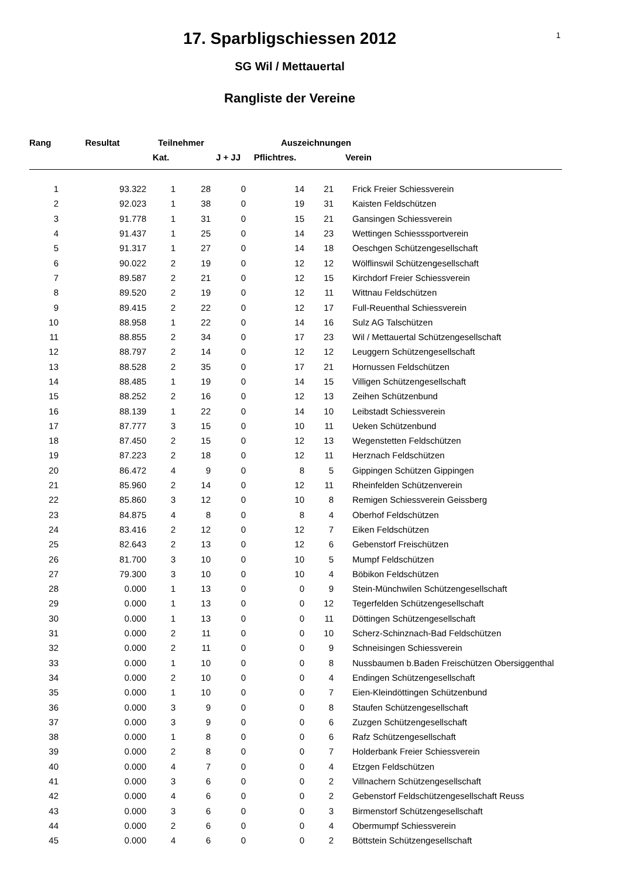1
17. Sparbligschiessen 2012
SG Wil / Mettauertal
Rangliste der Vereine
| Rang | Resultat | Teilnehmer | | | Auszeichnungen | | |
| --- | --- | --- | --- | --- | --- | --- | --- |
| | | Kat. | | J + JJ | Pflichtres. | | Verein |
| 1 | 93.322 | 1 | 28 | 0 | 14 | 21 | Frick Freier Schiessverein |
| 2 | 92.023 | 1 | 38 | 0 | 19 | 31 | Kaisten Feldschützen |
| 3 | 91.778 | 1 | 31 | 0 | 15 | 21 | Gansingen Schiessverein |
| 4 | 91.437 | 1 | 25 | 0 | 14 | 23 | Wettingen Schiesssportverein |
| 5 | 91.317 | 1 | 27 | 0 | 14 | 18 | Oeschgen Schützengesellschaft |
| 6 | 90.022 | 2 | 19 | 0 | 12 | 12 | Wölflinswil Schützengesellschaft |
| 7 | 89.587 | 2 | 21 | 0 | 12 | 15 | Kirchdorf Freier Schiessverein |
| 8 | 89.520 | 2 | 19 | 0 | 12 | 11 | Wittnau Feldschützen |
| 9 | 89.415 | 2 | 22 | 0 | 12 | 17 | Full-Reuenthal Schiessverein |
| 10 | 88.958 | 1 | 22 | 0 | 14 | 16 | Sulz AG Talschützen |
| 11 | 88.855 | 2 | 34 | 0 | 17 | 23 | Wil / Mettauertal Schützengesellschaft |
| 12 | 88.797 | 2 | 14 | 0 | 12 | 12 | Leuggern Schützengesellschaft |
| 13 | 88.528 | 2 | 35 | 0 | 17 | 21 | Hornussen Feldschützen |
| 14 | 88.485 | 1 | 19 | 0 | 14 | 15 | Villigen Schützengesellschaft |
| 15 | 88.252 | 2 | 16 | 0 | 12 | 13 | Zeihen Schützenbund |
| 16 | 88.139 | 1 | 22 | 0 | 14 | 10 | Leibstadt Schiessverein |
| 17 | 87.777 | 3 | 15 | 0 | 10 | 11 | Ueken Schützenbund |
| 18 | 87.450 | 2 | 15 | 0 | 12 | 13 | Wegenstetten Feldschützen |
| 19 | 87.223 | 2 | 18 | 0 | 12 | 11 | Herznach Feldschützen |
| 20 | 86.472 | 4 | 9 | 0 | 8 | 5 | Gippingen Schützen Gippingen |
| 21 | 85.960 | 2 | 14 | 0 | 12 | 11 | Rheinfelden Schützenverein |
| 22 | 85.860 | 3 | 12 | 0 | 10 | 8 | Remigen Schiessverein Geissberg |
| 23 | 84.875 | 4 | 8 | 0 | 8 | 4 | Oberhof Feldschützen |
| 24 | 83.416 | 2 | 12 | 0 | 12 | 7 | Eiken Feldschützen |
| 25 | 82.643 | 2 | 13 | 0 | 12 | 6 | Gebenstorf Freischützen |
| 26 | 81.700 | 3 | 10 | 0 | 10 | 5 | Mumpf Feldschützen |
| 27 | 79.300 | 3 | 10 | 0 | 10 | 4 | Böbikon Feldschützen |
| 28 | 0.000 | 1 | 13 | 0 | 0 | 9 | Stein-Münchwilen Schützengesellschaft |
| 29 | 0.000 | 1 | 13 | 0 | 0 | 12 | Tegerfelden Schützengesellschaft |
| 30 | 0.000 | 1 | 13 | 0 | 0 | 11 | Döttingen Schützengesellschaft |
| 31 | 0.000 | 2 | 11 | 0 | 0 | 10 | Scherz-Schinznach-Bad Feldschützen |
| 32 | 0.000 | 2 | 11 | 0 | 0 | 9 | Schneisingen Schiessverein |
| 33 | 0.000 | 1 | 10 | 0 | 0 | 8 | Nussbaumen b.Baden Freischützen Obersiggenthal |
| 34 | 0.000 | 2 | 10 | 0 | 0 | 4 | Endingen Schützengesellschaft |
| 35 | 0.000 | 1 | 10 | 0 | 0 | 7 | Eien-Kleindöttingen Schützenbund |
| 36 | 0.000 | 3 | 9 | 0 | 0 | 8 | Staufen Schützengesellschaft |
| 37 | 0.000 | 3 | 9 | 0 | 0 | 6 | Zuzgen Schützengesellschaft |
| 38 | 0.000 | 1 | 8 | 0 | 0 | 6 | Rafz Schützengesellschaft |
| 39 | 0.000 | 2 | 8 | 0 | 0 | 7 | Holderbank Freier Schiessverein |
| 40 | 0.000 | 4 | 7 | 0 | 0 | 4 | Etzgen Feldschützen |
| 41 | 0.000 | 3 | 6 | 0 | 0 | 2 | Villnachern Schützengesellschaft |
| 42 | 0.000 | 4 | 6 | 0 | 0 | 2 | Gebenstorf Feldschützengesellschaft Reuss |
| 43 | 0.000 | 3 | 6 | 0 | 0 | 3 | Birmenstorf Schützengesellschaft |
| 44 | 0.000 | 2 | 6 | 0 | 0 | 4 | Obermumpf Schiessverein |
| 45 | 0.000 | 4 | 6 | 0 | 0 | 2 | Böttstein Schützengesellschaft |